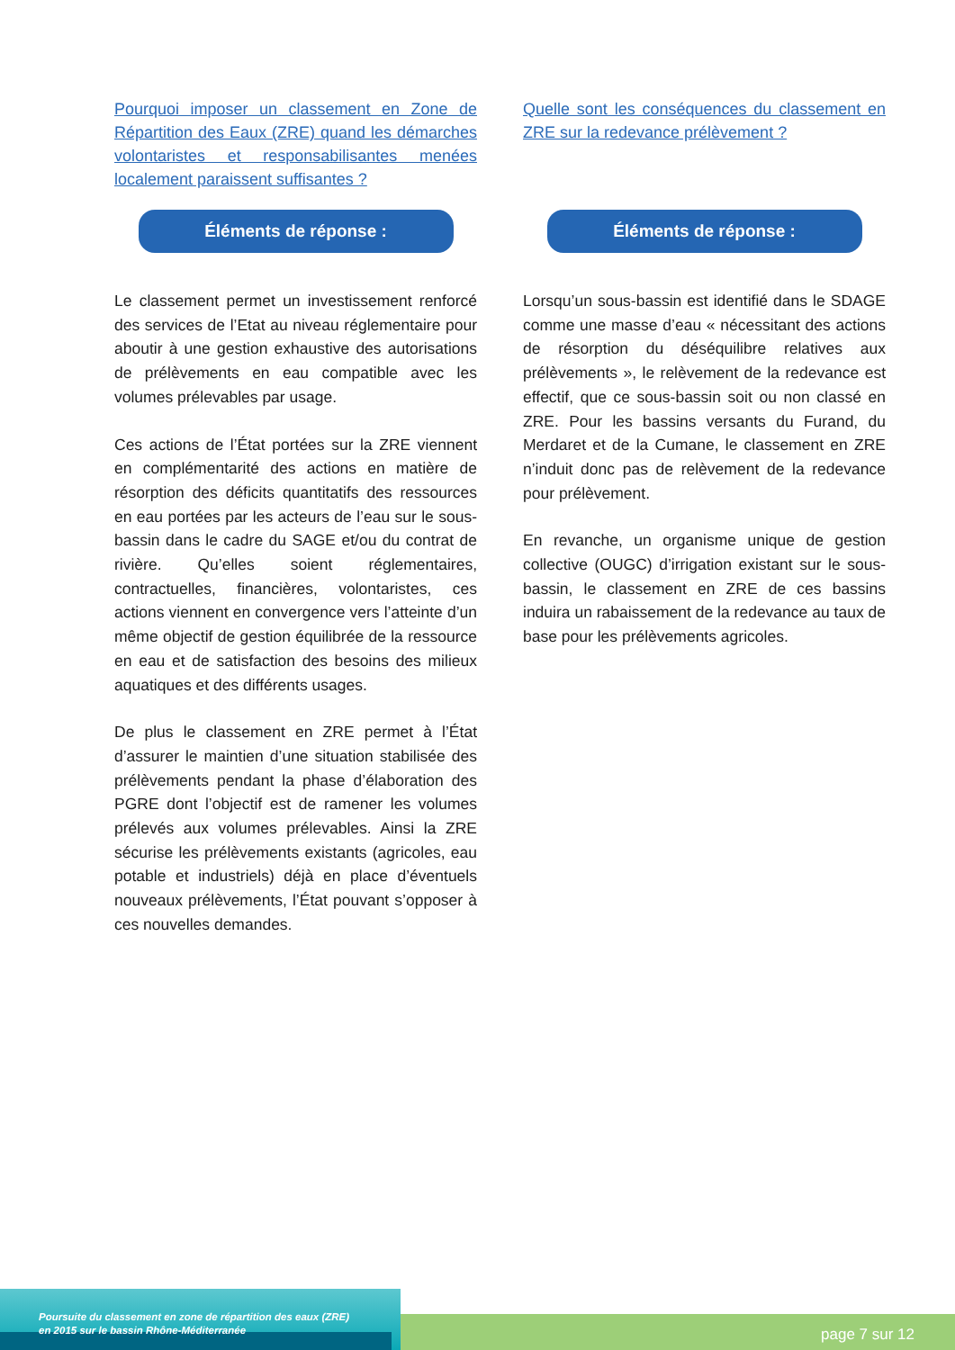Pourquoi imposer un classement en Zone de Répartition des Eaux (ZRE) quand les démarches volontaristes et responsabilisantes menées localement paraissent suffisantes ?
Éléments de réponse :
Le classement permet un investissement renforcé des services de l’Etat au niveau réglementaire pour aboutir à une gestion exhaustive des autorisations de prélèvements en eau compatible avec les volumes prélevables par usage.
Ces actions de l’État portées sur la ZRE viennent en complémentarité des actions en matière de résorption des déficits quantitatifs des ressources en eau portées par les acteurs de l’eau sur le sous-bassin dans le cadre du SAGE et/ou du contrat de rivière. Qu’elles soient réglementaires, contractuelles, financières, volontaristes, ces actions viennent en convergence vers l’atteinte d’un même objectif de gestion équilibrée de la ressource en eau et de satisfaction des besoins des milieux aquatiques et des différents usages.
De plus le classement en ZRE permet à l’État d’assurer le maintien d’une situation stabilisée des prélèvements pendant la phase d’élaboration des PGRE dont l’objectif est de ramener les volumes prélevés aux volumes prélevables. Ainsi la ZRE sécurise les prélèvements existants (agricoles, eau potable et industriels) déjà en place d’éventuels nouveaux prélèvements, l’État pouvant s’opposer à ces nouvelles demandes.
Quelle sont les conséquences du classement en ZRE sur la redevance prélèvement ?
Éléments de réponse :
Lorsqu’un sous-bassin est identifié dans le SDAGE comme une masse d’eau « nécessitant des actions de résorption du déséquilibre relatives aux prélèvements », le relèvement de la redevance est effectif, que ce sous-bassin soit ou non classé en ZRE. Pour les bassins versants du Furand, du Merdaret et de la Cumane, le classement en ZRE n’induit donc pas de relèvement de la redevance pour prélèvement.
En revanche, un organisme unique de gestion collective (OUGC) d’irrigation existant sur le sous-bassin, le classement en ZRE de ces bassins induira un rabaissement de la redevance au taux de base pour les prélèvements agricoles.
Poursuite du classement en zone de répartition des eaux (ZRE)
en 2015 sur le bassin Rhône-Méditerranée
page 7 sur 12